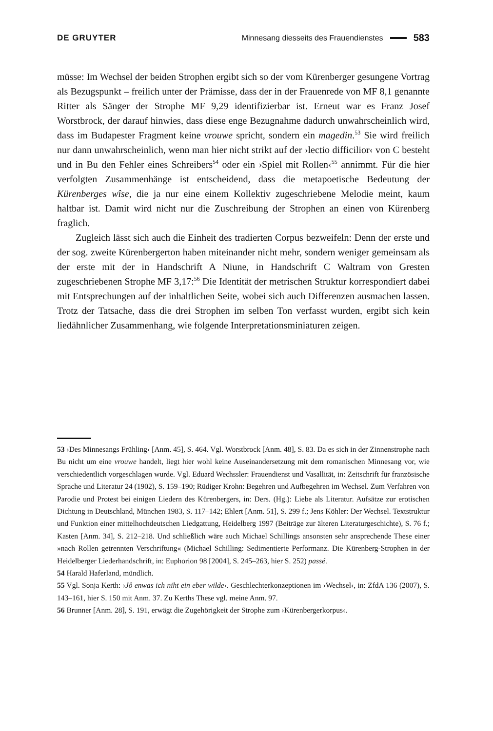DE GRUYTER Minnesang diesseits des Frauendienstes 583
müsse: Im Wechsel der beiden Strophen ergibt sich so der vom Kürenberger gesungene Vortrag als Bezugspunkt – freilich unter der Prämisse, dass der in der Frauenrede von MF 8,1 genannte Ritter als Sänger der Strophe MF 9,29 identifizierbar ist. Erneut war es Franz Josef Worstbrock, der darauf hinwies, dass diese enge Bezugnahme dadurch unwahrscheinlich wird, dass im Budapester Fragment keine vrouwe spricht, sondern ein magedin.<sup>53</sup> Sie wird freilich nur dann unwahrscheinlich, wenn man hier nicht strikt auf der ›lectio difficilior‹ von C besteht und in Bu den Fehler eines Schreibers<sup>54</sup> oder ein ›Spiel mit Rollen‹<sup>55</sup> annimmt. Für die hier verfolgten Zusammenhänge ist entscheidend, dass die metapoetische Bedeutung der Kürenberges wîse, die ja nur eine einem Kollektiv zugeschriebene Melodie meint, kaum haltbar ist. Damit wird nicht nur die Zuschreibung der Strophen an einen von Kürenberg fraglich.
Zugleich lässt sich auch die Einheit des tradierten Corpus bezweifeln: Denn der erste und der sog. zweite Kürenbergerton haben miteinander nicht mehr, sondern weniger gemeinsam als der erste mit der in Handschrift A Niune, in Handschrift C Waltram von Gresten zugeschriebenen Strophe MF 3,17:<sup>56</sup> Die Identität der metrischen Struktur korrespondiert dabei mit Entsprechungen auf der inhaltlichen Seite, wobei sich auch Differenzen ausmachen lassen. Trotz der Tatsache, dass die drei Strophen im selben Ton verfasst wurden, ergibt sich kein liedähnlicher Zusammenhang, wie folgende Interpretationsminiaturen zeigen.
53 ›Des Minnesangs Frühling‹ [Anm. 45], S. 464. Vgl. Worstbrock [Anm. 48], S. 83. Da es sich in der Zinnenstrophe nach Bu nicht um eine vrouwe handelt, liegt hier wohl keine Auseinandersetzung mit dem romanischen Minnesang vor, wie verschiedentlich vorgeschlagen wurde. Vgl. Eduard Wechssler: Frauendienst und Vasallität, in: Zeitschrift für französische Sprache und Literatur 24 (1902), S. 159–190; Rüdiger Krohn: Begehren und Aufbegehren im Wechsel. Zum Verfahren von Parodie und Protest bei einigen Liedern des Kürenbergers, in: Ders. (Hg.): Liebe als Literatur. Aufsätze zur erotischen Dichtung in Deutschland, München 1983, S. 117–142; Ehlert [Anm. 51], S. 299 f.; Jens Köhler: Der Wechsel. Textstruktur und Funktion einer mittelhochdeutschen Liedgattung, Heidelberg 1997 (Beiträge zur älteren Literaturgeschichte), S. 76 f.; Kasten [Anm. 34], S. 212–218. Und schließlich wäre auch Michael Schillings ansonsten sehr ansprechende These einer »nach Rollen getrennten Verschriftung« (Michael Schilling: Sedimentierte Performanz. Die Kürenberg-Strophen in der Heidelberger Liederhandschrift, in: Euphorion 98 [2004], S. 245–263, hier S. 252) passé.
54 Harald Haferland, mündlich.
55 Vgl. Sonja Kerth: ›Jô enwas ich niht ein eber wilde‹. Geschlechterkonzeptionen im ›Wechsel‹, in: ZfdA 136 (2007), S. 143–161, hier S. 150 mit Anm. 37. Zu Kerths These vgl. meine Anm. 97.
56 Brunner [Anm. 28], S. 191, erwägt die Zugehörigkeit der Strophe zum ›Kürenbergerkorpus‹.